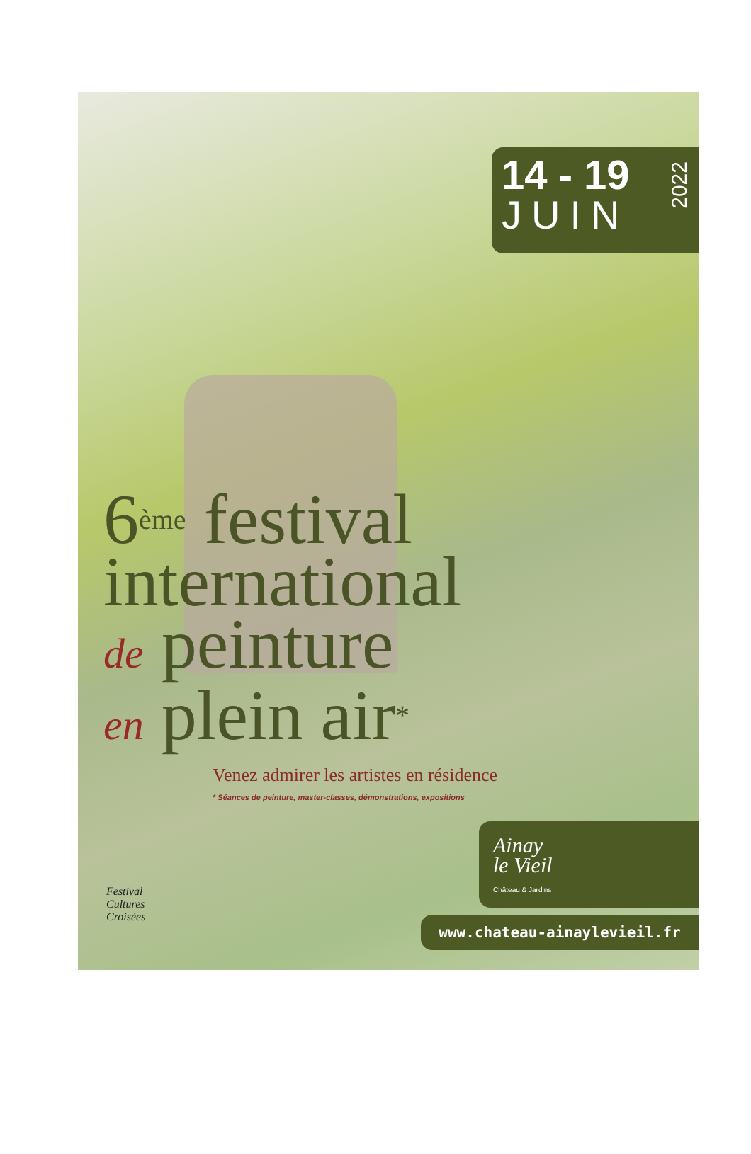14 - 19
JUIN
2022
6<sup>ème</sup> festival
international
de peinture
en plein air<sup>*</sup>
Venez admirer les artistes en résidence
* Séances de peinture, master-classes, démonstrations, expositions
Festival
Cultures
Croisées
Ainay
le Vieil
Château & Jardins
www.chateau-ainaylevieil.fr